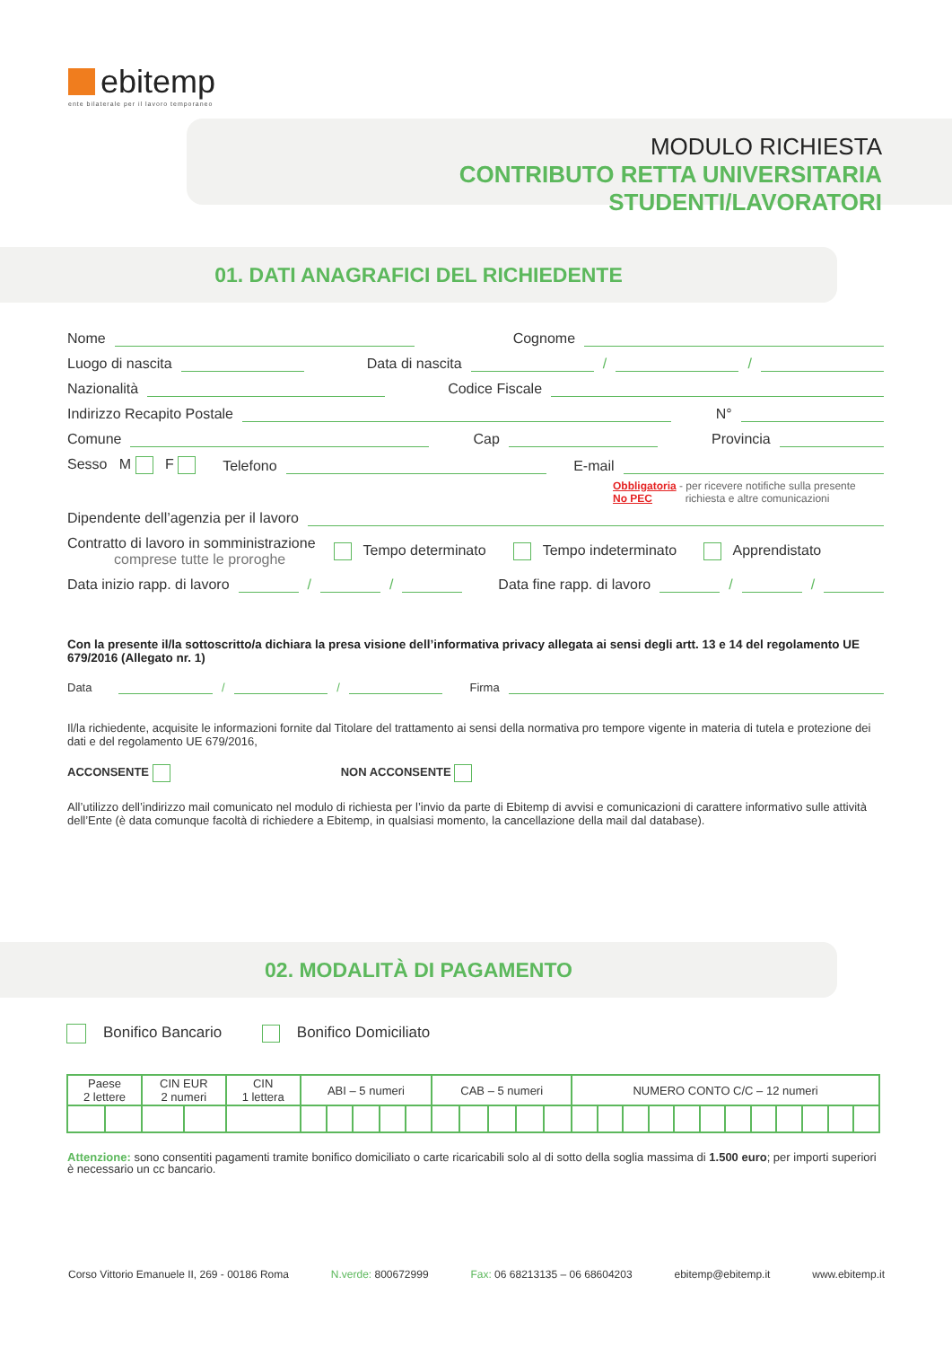ebitemp
ente bilaterale per il lavoro temporaneo
MODULO RICHIESTA
CONTRIBUTO RETTA UNIVERSITARIA STUDENTI/LAVORATORI
01. DATI ANAGRAFICI DEL RICHIEDENTE
Nome Cognome
Luogo di nascita Data di nascita / /
Nazionalità Codice Fiscale
Indirizzo Recapito Postale N°
Comune Cap Provincia
Sesso M F Telefono E-mail
Obbligatoria - per ricevere notifiche sulla presente
No PEC richiesta e altre comunicazioni
Dipendente dell’agenzia per il lavoro
Contratto di lavoro in somministrazione
comprese tutte le proroghe Tempo determinato Tempo indeterminato Apprendistato
Data inizio rapp. di lavoro / / Data fine rapp. di lavoro / /
Con la presente il/la sottoscritto/a dichiara la presa visione dell’informativa privacy allegata ai sensi degli artt. 13 e 14 del regolamento UE 679/2016 (Allegato nr. 1)
Data / / Firma
Il/la richiedente, acquisite le informazioni fornite dal Titolare del trattamento ai sensi della normativa pro tempore vigente in materia di tutela e protezione dei dati e del regolamento UE 679/2016,
ACCONSENTE NON ACCONSENTE
All’utilizzo dell’indirizzo mail comunicato nel modulo di richiesta per l’invio da parte di Ebitemp di avvisi e comunicazioni di carattere informativo sulle attività dell’Ente (è data comunque facoltà di richiedere a Ebitemp, in qualsiasi momento, la cancellazione della mail dal database).
02. MODALITÀ DI PAGAMENTO
Bonifico Bancario Bonifico Domiciliato
| Paese 2 lettere | | CIN EUR 2 numeri | | CIN 1 lettera | ABI – 5 numeri | | | | | CAB – 5 numeri | | | | | NUMERO CONTO C/C – 12 numeri | | | | | | | | | | | |
| --- | --- | --- | --- | --- | --- | --- | --- | --- | --- | --- | --- | --- | --- | --- | --- | --- | --- | --- | --- | --- | --- | --- | --- | --- | --- | --- |
Attenzione: sono consentiti pagamenti tramite bonifico domiciliato o carte ricaricabili solo al di sotto della soglia massima di 1.500 euro; per importi superiori è necessario un cc bancario.
Corso Vittorio Emanuele II, 269 - 00186 Roma N.verde: 800672999 Fax: 06 68213135 – 06 68604203 ebitemp@ebitemp.it www.ebitemp.it